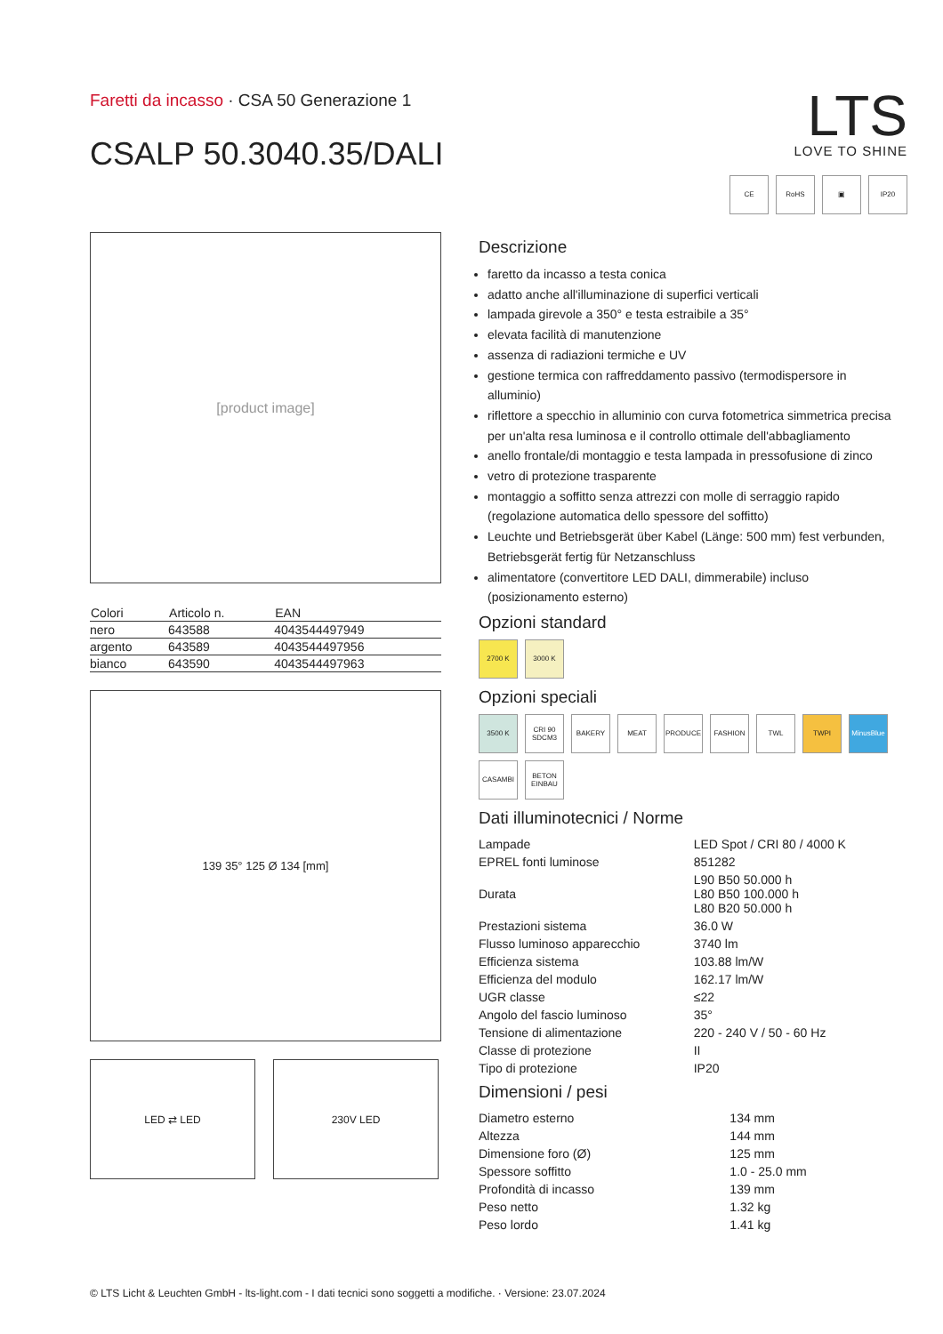Faretti da incasso · CSA 50 Generazione 1
CSALP 50.3040.35/DALI
LTS
LOVE TO SHINE
CE RoHS ▣ IP20
[product image]
| Colori | Articolo n. | EAN |
| --- | --- | --- |
| nero | 643588 | 4043544497949 |
| argento | 643589 | 4043544497956 |
| bianco | 643590 | 4043544497963 |
139 35° 125 Ø 134 [mm]
LED ⇄ LED 230V LED
Descrizione
faretto da incasso a testa conica
adatto anche all'illuminazione di superfici verticali
lampada girevole a 350° e testa estraibile a 35°
elevata facilità di manutenzione
assenza di radiazioni termiche e UV
gestione termica con raffreddamento passivo (termodispersore in alluminio)
riflettore a specchio in alluminio con curva fotometrica simmetrica precisa per un'alta resa luminosa e il controllo ottimale dell'abbagliamento
anello frontale/di montaggio e testa lampada in pressofusione di zinco
vetro di protezione trasparente
montaggio a soffitto senza attrezzi con molle di serraggio rapido (regolazione automatica dello spessore del soffitto)
Leuchte und Betriebsgerät über Kabel (Länge: 500 mm) fest verbunden, Betriebsgerät fertig für Netzanschluss
alimentatore (convertitore LED DALI, dimmerabile) incluso (posizionamento esterno)
Opzioni standard
2700 K 3000 K
Opzioni speciali
3500 K CRI 90 SDCM3 BAKERY MEAT PRODUCE FASHION TWL TWPI MinusBlue CASAMBI BETON EINBAU
Dati illuminotecnici / Norme
| Lampade | LED Spot / CRI 80 / 4000 K |
| EPREL fonti luminose | 851282 |
| Durata | L90 B50 50.000 h L80 B50 100.000 h L80 B20 50.000 h |
| Prestazioni sistema | 36.0 W |
| Flusso luminoso apparecchio | 3740 lm |
| Efficienza sistema | 103.88 lm/W |
| Efficienza del modulo | 162.17 lm/W |
| UGR classe | ≤22 |
| Angolo del fascio luminoso | 35° |
| Tensione di alimentazione | 220 - 240 V / 50 - 60 Hz |
| Classe di protezione | II |
| Tipo di protezione | IP20 |
Dimensioni / pesi
| Diametro esterno | 134 mm |
| Altezza | 144 mm |
| Dimensione foro (Ø) | 125 mm |
| Spessore soffitto | 1.0 - 25.0 mm |
| Profondità di incasso | 139 mm |
| Peso netto | 1.32 kg |
| Peso lordo | 1.41 kg |
© LTS Licht & Leuchten GmbH - lts-light.com - I dati tecnici sono soggetti a modifiche. · Versione: 23.07.2024